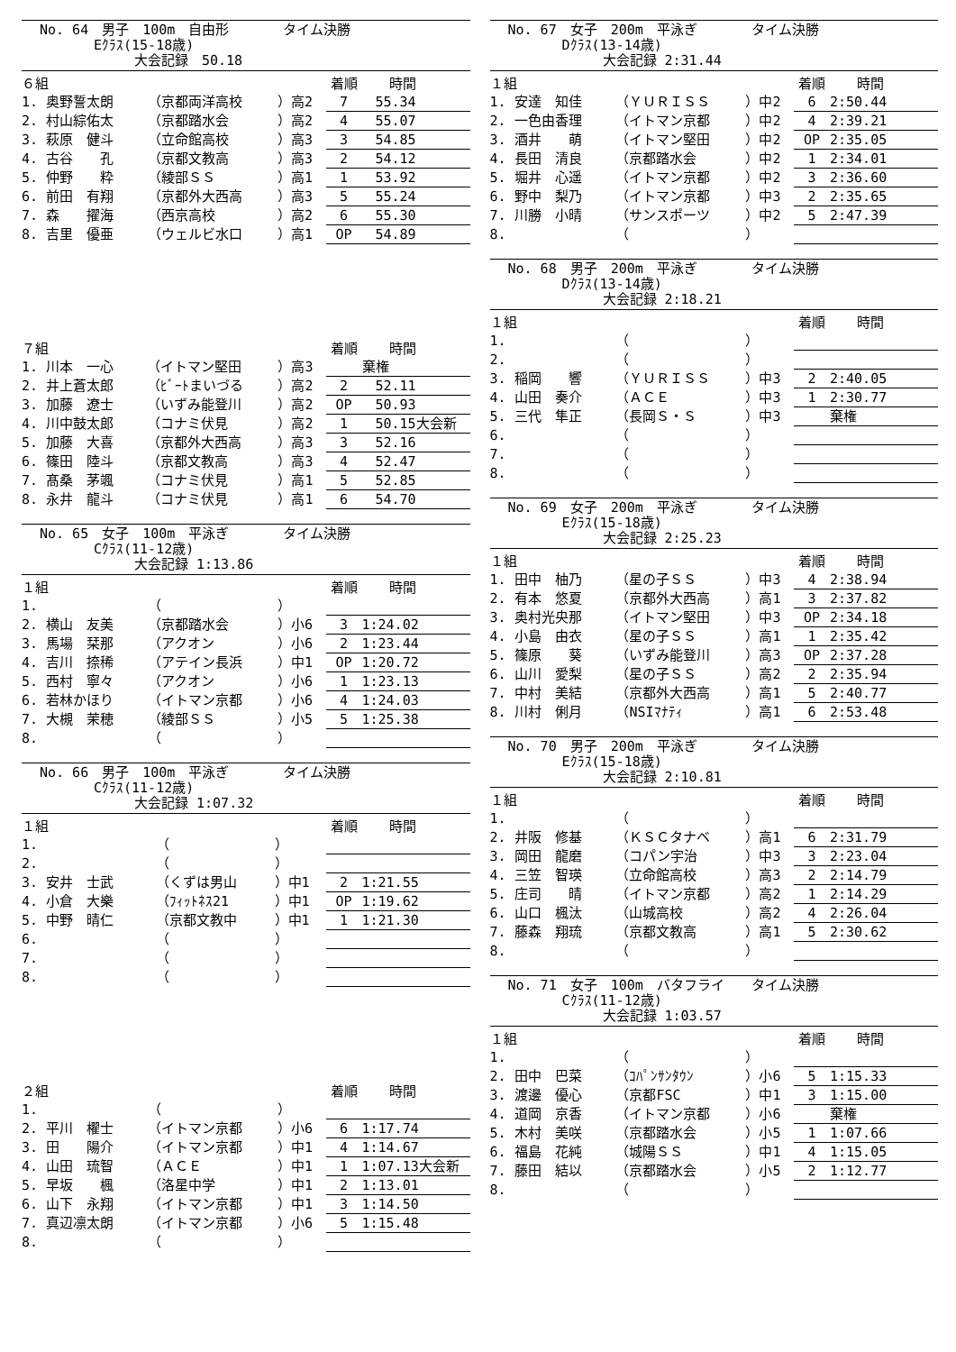No. 64　男子　100m　自由形　　　　タイム決勝
　　　　Eｸﾗｽ(15-18歳)
　　　　　　　大会記録　50.18
| ６組 | | | 着順 | 時間 |
| 1. 奥野誓太朗 | （京都両洋高校 | ）高2 | 7 | 55.34 |
| 2. 村山綜佑太 | （京都踏水会 | ）高2 | 4 | 55.07 |
| 3. 萩原 健斗 | （立命館高校 | ）高3 | 3 | 54.85 |
| 4. 古谷 孔 | （京都文教高 | ）高3 | 2 | 54.12 |
| 5. 仲野 粋 | （綾部ＳＳ | ）高1 | 1 | 53.92 |
| 6. 前田 有翔 | （京都外大西高 | ）高3 | 5 | 55.24 |
| 7. 森 擢海 | （西京高校 | ）高2 | 6 | 55.30 |
| 8. 吉里 優亜 | （ウェルビ水口 | ）高1 | OP | 54.89 |
| ７組 | | | 着順 | 時間 |
| 1. 川本 一心 | （イトマン堅田 | ）高3 | | 棄権 |
| 2. 井上蒼太郎 | （ﾋﾞｰﾄまいづる | ）高2 | 2 | 52.11 |
| 3. 加藤 遼士 | （いずみ能登川 | ）高2 | OP | 50.93 |
| 4. 川中鼓太郎 | （コナミ伏見 | ）高2 | 1 | 50.15大会新 |
| 5. 加藤 大喜 | （京都外大西高 | ）高3 | 3 | 52.16 |
| 6. 篠田 陸斗 | （京都文教高 | ）高3 | 4 | 52.47 |
| 7. 髙桑 茅颯 | （コナミ伏見 | ）高1 | 5 | 52.85 |
| 8. 永井 龍斗 | （コナミ伏見 | ）高1 | 6 | 54.70 |
No. 65　女子　100m　平泳ぎ　　　　タイム決勝
　　　　Cｸﾗｽ(11-12歳)
　　　　　　　大会記録 1:13.86
| １組 | | | 着順 | 時間 |
| 1. | （ | ） | | |
| 2. 横山 友美 | （京都踏水会 | ）小6 | 3 | 1:24.02 |
| 3. 馬場 栞那 | （アクオン | ）小6 | 2 | 1:23.44 |
| 4. 吉川 捺稀 | （アテイン長浜 | ）中1 | OP | 1:20.72 |
| 5. 西村 寧々 | （アクオン | ）小6 | 1 | 1:23.13 |
| 6. 若林かほり | （イトマン京都 | ）小6 | 4 | 1:24.03 |
| 7. 大槻 茉穂 | （綾部ＳＳ | ）小5 | 5 | 1:25.38 |
| 8. | （ | ） | | |
No. 66　男子　100m　平泳ぎ　　　　タイム決勝
　　　　Cｸﾗｽ(11-12歳)
　　　　　　　大会記録 1:07.32
| １組 | | | 着順 | 時間 |
| 1. | （ | ） | | |
| 2. | （ | ） | | |
| 3. 安井 士武 | （くずは男山 | ）中1 | 2 | 1:21.55 |
| 4. 小倉 大樂 | （ﾌｨｯﾄﾈｽ21 | ）中1 | OP | 1:19.62 |
| 5. 中野 晴仁 | （京都文教中 | ）中1 | 1 | 1:21.30 |
| 6. | （ | ） | | |
| 7. | （ | ） | | |
| 8. | （ | ） | | |
| ２組 | | | 着順 | 時間 |
| 1. | （ | ） | | |
| 2. 平川 櫂士 | （イトマン京都 | ）小6 | 6 | 1:17.74 |
| 3. 田 陽介 | （イトマン京都 | ）中1 | 4 | 1:14.67 |
| 4. 山田 琉智 | （ＡＣＥ | ）中1 | 1 | 1:07.13大会新 |
| 5. 早坂 楓 | （洛星中学 | ）中1 | 2 | 1:13.01 |
| 6. 山下 永翔 | （イトマン京都 | ）中1 | 3 | 1:14.50 |
| 7. 真辺凛太朗 | （イトマン京都 | ）小6 | 5 | 1:15.48 |
| 8. | （ | ） | | |
No. 67　女子　200m　平泳ぎ　　　　タイム決勝
　　　　Dｸﾗｽ(13-14歳)
　　　　　　　大会記録 2:31.44
| １組 | | | 着順 | 時間 |
| 1. 安達 知佳 | （ＹＵＲＩＳＳ | ）中2 | 6 | 2:50.44 |
| 2. 一色由香理 | （イトマン京都 | ）中2 | 4 | 2:39.21 |
| 3. 酒井 萌 | （イトマン堅田 | ）中2 | OP | 2:35.05 |
| 4. 長田 清良 | （京都踏水会 | ）中2 | 1 | 2:34.01 |
| 5. 堀井 心遥 | （イトマン京都 | ）中2 | 3 | 2:36.60 |
| 6. 野中 梨乃 | （イトマン京都 | ）中3 | 2 | 2:35.65 |
| 7. 川勝 小晴 | （サンスポーツ | ）中2 | 5 | 2:47.39 |
| 8. | （ | ） | | |
No. 68　男子　200m　平泳ぎ　　　　タイム決勝
　　　　Dｸﾗｽ(13-14歳)
　　　　　　　大会記録 2:18.21
| １組 | | | 着順 | 時間 |
| 1. | （ | ） | | |
| 2. | （ | ） | | |
| 3. 稲岡 響 | （ＹＵＲＩＳＳ | ）中3 | 2 | 2:40.05 |
| 4. 山田 奏介 | （ＡＣＥ | ）中3 | 1 | 2:30.77 |
| 5. 三代 隼正 | （長岡Ｓ・Ｓ | ）中3 | | 棄権 |
| 6. | （ | ） | | |
| 7. | （ | ） | | |
| 8. | （ | ） | | |
No. 69　女子　200m　平泳ぎ　　　　タイム決勝
　　　　Eｸﾗｽ(15-18歳)
　　　　　　　大会記録 2:25.23
| １組 | | | 着順 | 時間 |
| 1. 田中 柚乃 | （星の子ＳＳ | ）中3 | 4 | 2:38.94 |
| 2. 有本 悠夏 | （京都外大西高 | ）高1 | 3 | 2:37.82 |
| 3. 奥村光央那 | （イトマン堅田 | ）中3 | OP | 2:34.18 |
| 4. 小島 由衣 | （星の子ＳＳ | ）高1 | 1 | 2:35.42 |
| 5. 篠原 葵 | （いずみ能登川 | ）高3 | OP | 2:37.28 |
| 6. 山川 愛梨 | （星の子ＳＳ | ）高2 | 2 | 2:35.94 |
| 7. 中村 美結 | （京都外大西高 | ）高1 | 5 | 2:40.77 |
| 8. 川村 俐月 | （NSIﾏﾅﾃｨ | ）高1 | 6 | 2:53.48 |
No. 70　男子　200m　平泳ぎ　　　　タイム決勝
　　　　Eｸﾗｽ(15-18歳)
　　　　　　　大会記録 2:10.81
| １組 | | | 着順 | 時間 |
| 1. | （ | ） | | |
| 2. 井阪 修基 | （ＫＳＣタナベ | ）高1 | 6 | 2:31.79 |
| 3. 岡田 龍磨 | （コパン宇治 | ）中3 | 3 | 2:23.04 |
| 4. 三笠 智瑛 | （立命館高校 | ）高3 | 2 | 2:14.79 |
| 5. 庄司 晴 | （イトマン京都 | ）高2 | 1 | 2:14.29 |
| 6. 山口 楓汰 | （山城高校 | ）高2 | 4 | 2:26.04 |
| 7. 藤森 翔琉 | （京都文教高 | ）高1 | 5 | 2:30.62 |
| 8. | （ | ） | | |
No. 71　女子　100m　バタフライ　　タイム決勝
　　　　Cｸﾗｽ(11-12歳)
　　　　　　　大会記録 1:03.57
| １組 | | | 着順 | 時間 |
| 1. | （ | ） | | |
| 2. 田中 巴菜 | （ｺﾊﾟﾝｻﾝﾀｳﾝ | ）小6 | 5 | 1:15.33 |
| 3. 渡邊 優心 | （京都FSC | ）中1 | 3 | 1:15.00 |
| 4. 道岡 京香 | （イトマン京都 | ）小6 | | 棄権 |
| 5. 木村 美咲 | （京都踏水会 | ）小5 | 1 | 1:07.66 |
| 6. 福島 花純 | （城陽ＳＳ | ）中1 | 4 | 1:15.05 |
| 7. 藤田 結以 | （京都踏水会 | ）小5 | 2 | 1:12.77 |
| 8. | （ | ） | | |